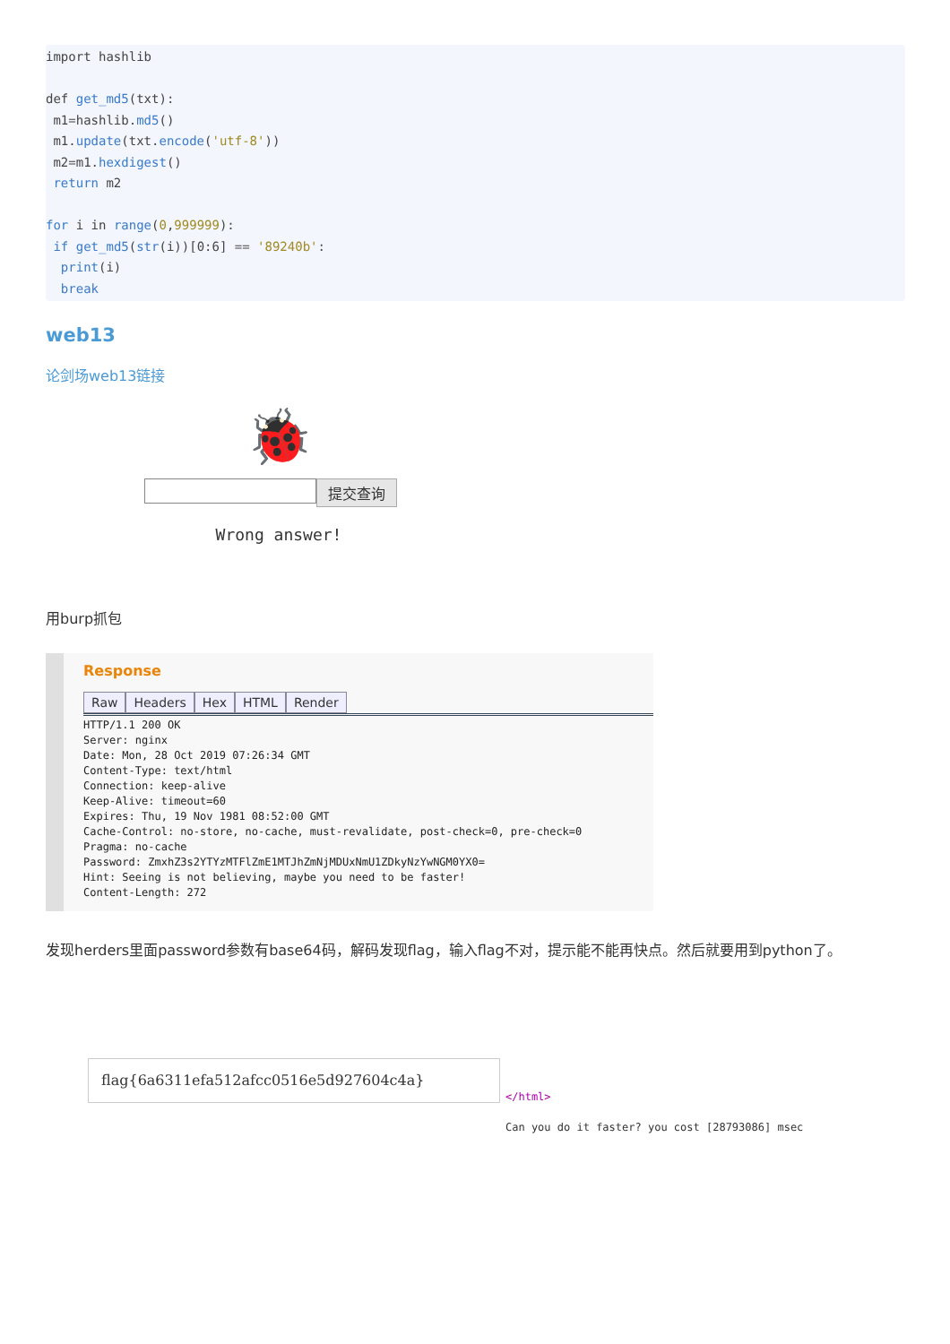import hashlib

def get_md5(txt):
 m1=hashlib.md5()
 m1.update(txt.encode('utf-8'))
 m2=m1.hexdigest()
 return m2

for i in range(0,999999):
 if get_md5(str(i))[0:6] == '89240b':
  print(i)
  break
web13
论剑场web13链接
🐞
提交查询
Wrong answer!
用burp抓包
Response
Raw Headers Hex HTML Render
HTTP/1.1 200 OK
Server: nginx
Date: Mon, 28 Oct 2019 07:26:34 GMT
Content-Type: text/html
Connection: keep-alive
Keep-Alive: timeout=60
Expires: Thu, 19 Nov 1981 08:52:00 GMT
Cache-Control: no-store, no-cache, must-revalidate, post-check=0, pre-check=0
Pragma: no-cache
Password: ZmxhZ3s2YTYzMTFlZmE1MTJhZmNjMDUxNmU1ZDkyNzYwNGM0YX0=
Hint: Seeing is not believing, maybe you need to be faster!
Content-Length: 272
发现herders里面password参数有base64码，解码发现flag，输入flag不对，提示能不能再快点。然后就要用到python了。
flag{6a6311efa512afcc0516e5d927604c4a}
</html>
Can you do it faster? you cost [28793086] msec